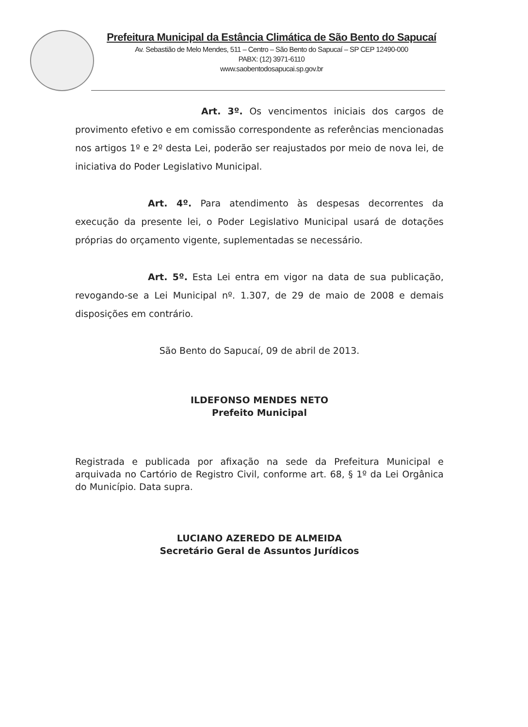Prefeitura Municipal da Estância Climática de São Bento do Sapucaí
Av. Sebastião de Melo Mendes, 511 – Centro – São Bento do Sapucaí – SP CEP 12490-000
PABX: (12) 3971-6110
www.saobentodosapucai.sp.gov.br
Art. 3º. Os vencimentos iniciais dos cargos de provimento efetivo e em comissão correspondente as referências mencionadas nos artigos 1º e 2º desta Lei, poderão ser reajustados por meio de nova lei, de iniciativa do Poder Legislativo Municipal.
Art. 4º. Para atendimento às despesas decorrentes da execução da presente lei, o Poder Legislativo Municipal usará de dotações próprias do orçamento vigente, suplementadas se necessário.
Art. 5º. Esta Lei entra em vigor na data de sua publicação, revogando-se a Lei Municipal nº. 1.307, de 29 de maio de 2008 e demais disposições em contrário.
São Bento do Sapucaí, 09 de abril de 2013.
ILDEFONSO MENDES NETO
Prefeito Municipal
Registrada e publicada por afixação na sede da Prefeitura Municipal e arquivada no Cartório de Registro Civil, conforme art. 68, § 1º da Lei Orgânica do Município. Data supra.
LUCIANO AZEREDO DE ALMEIDA
Secretário Geral de Assuntos Jurídicos